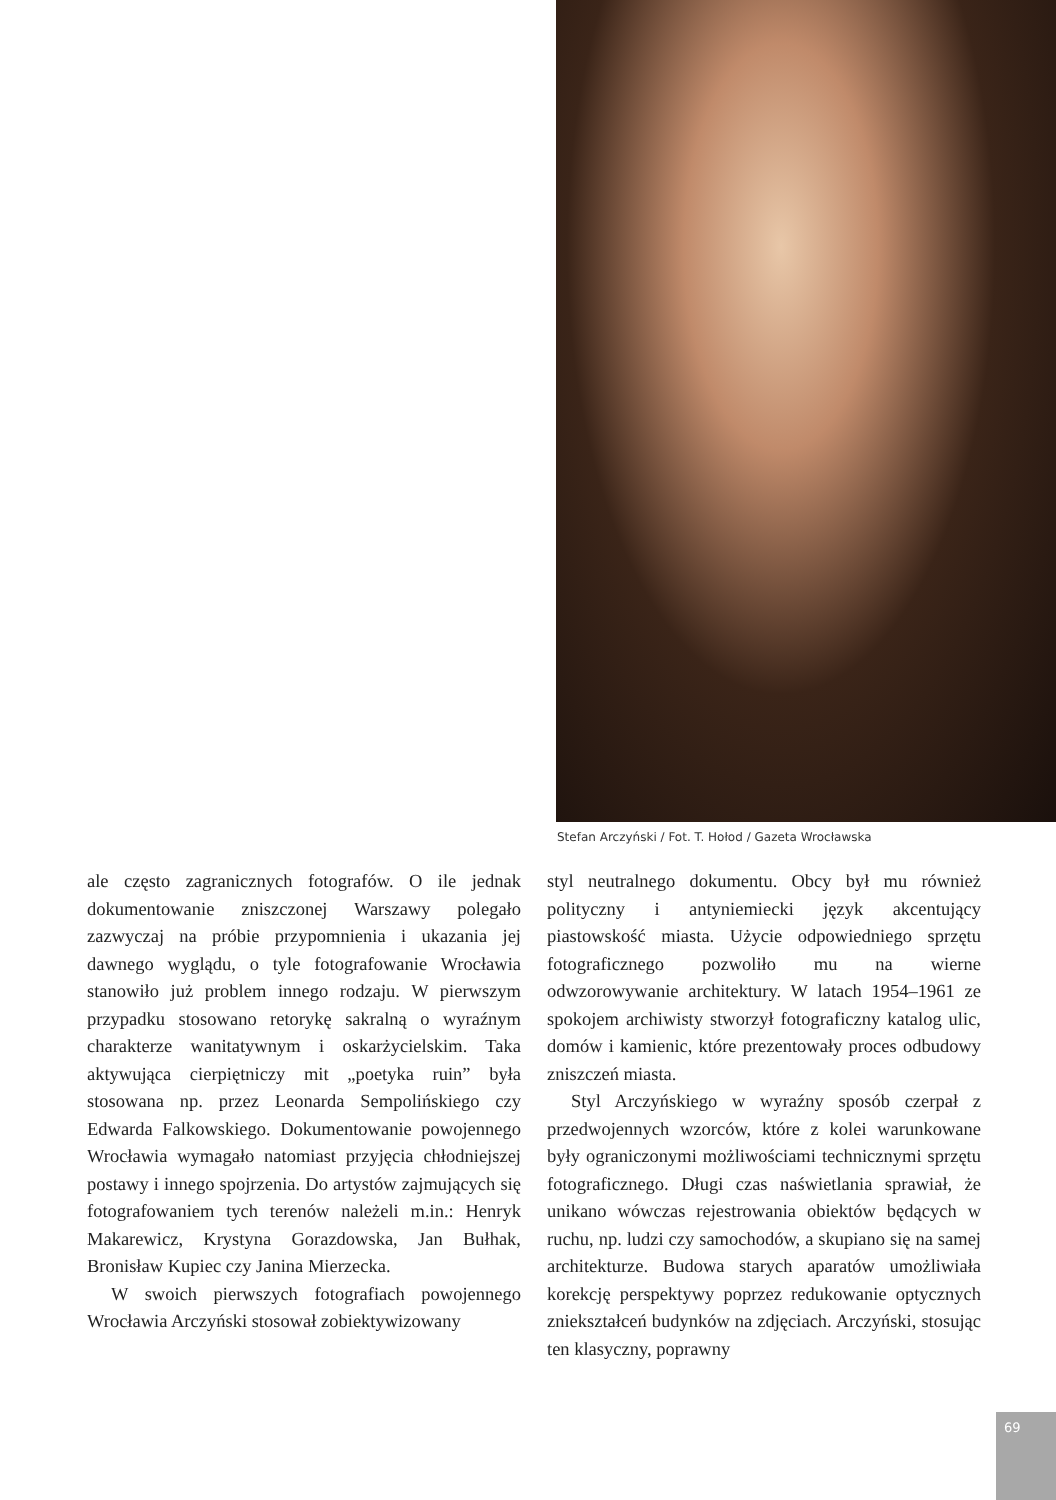Stefan Arczyński / Fot. T. Hołod / Gazeta Wrocławska
ale często zagranicznych fotografów. O ile jednak dokumentowanie zniszczonej Warszawy polegało zazwyczaj na próbie przypomnienia i ukazania jej dawnego wyglądu, o tyle fotografowanie Wrocławia stanowiło już problem innego rodzaju. W pierwszym przypadku stosowano retorykę sakralną o wyraźnym charakterze wanitatywnym i oskarżycielskim. Taka aktywująca cierpiętniczy mit „poetyka ruin” była stosowana np. przez Leonarda Sempolińskiego czy Edwarda Falkowskiego. Dokumentowanie powojennego Wrocławia wymagało natomiast przyjęcia chłodniejszej postawy i innego spojrzenia. Do artystów zajmujących się fotografowaniem tych terenów należeli m.in.: Henryk Makarewicz, Krystyna Gorazdowska, Jan Bułhak, Bronisław Kupiec czy Janina Mierzecka.
W swoich pierwszych fotografiach powojennego Wrocławia Arczyński stosował zobiektywizowany
styl neutralnego dokumentu. Obcy był mu również polityczny i antyniemiecki język akcentujący piastowskość miasta. Użycie odpowiedniego sprzętu fotograficznego pozwoliło mu na wierne odwzorowywanie architektury. W latach 1954–1961 ze spokojem archiwisty stworzył fotograficzny katalog ulic, domów i kamienic, które prezentowały proces odbudowy zniszczeń miasta.
Styl Arczyńskiego w wyraźny sposób czerpał z przedwojennych wzorców, które z kolei warunkowane były ograniczonymi możliwościami technicznymi sprzętu fotograficznego. Długi czas naświetlania sprawiał, że unikano wówczas rejestrowania obiektów będących w ruchu, np. ludzi czy samochodów, a skupiano się na samej architekturze. Budowa starych aparatów umożliwiała korekcję perspektywy poprzez redukowanie optycznych zniekształceń budynków na zdjęciach. Arczyński, stosując ten klasyczny, poprawny
69